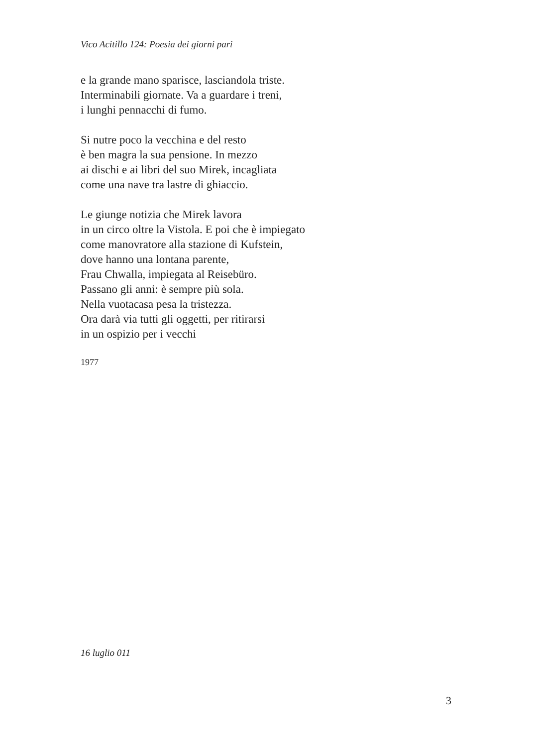Vico Acitillo 124: Poesia dei giorni pari
e la grande mano sparisce, lasciandola triste.
Interminabili giornate. Va a guardare i treni,
i lunghi pennacchi di fumo.
Si nutre poco la vecchina e del resto
è ben magra la sua pensione. In mezzo
ai dischi e ai libri del suo Mirek, incagliata
come una nave tra lastre di ghiaccio.
Le giunge notizia che Mirek lavora
in un circo oltre la Vistola. E poi che è impiegato
come manovratore alla stazione di Kufstein,
dove hanno una lontana parente,
Frau Chwalla, impiegata al Reisebüro.
Passano gli anni: è sempre più sola.
Nella vuotacasa pesa la tristezza.
Ora darà via tutti gli oggetti, per ritirarsi
in un ospizio per i vecchi
1977
16 luglio 011
3